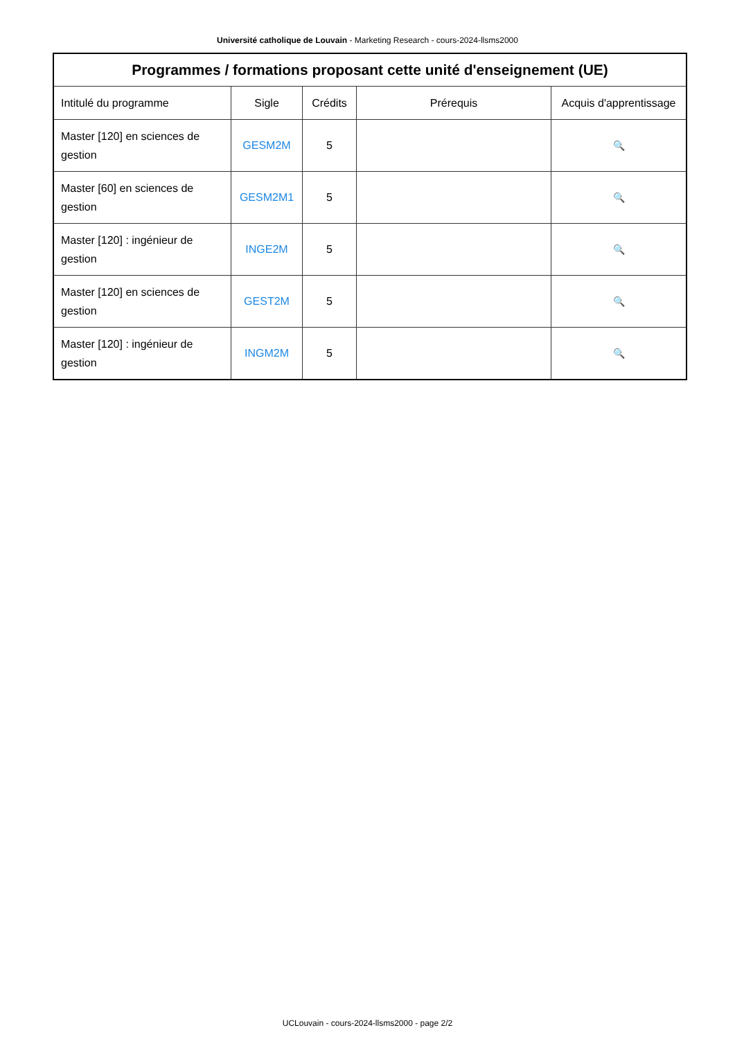Université catholique de Louvain - Marketing Research - cours-2024-llsms2000
| Programmes / formations proposant cette unité d'enseignement (UE) | | | | |
| --- | --- | --- | --- | --- |
| Intitulé du programme | Sigle | Crédits | Prérequis | Acquis d'apprentissage |
| Master [120] en sciences de gestion | GESM2M | 5 | | 🔍 |
| Master [60] en sciences de gestion | GESM2M1 | 5 | | 🔍 |
| Master [120] : ingénieur de gestion | INGE2M | 5 | | 🔍 |
| Master [120] en sciences de gestion | GEST2M | 5 | | 🔍 |
| Master [120] : ingénieur de gestion | INGM2M | 5 | | 🔍 |
UCLouvain - cours-2024-llsms2000 - page 2/2